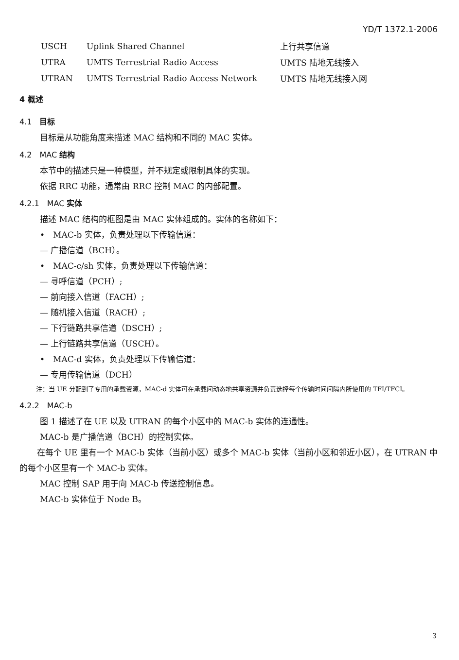YD/T 1372.1-2006
| USCH | Uplink Shared Channel | 上行共享信道 |
| UTRA | UMTS Terrestrial Radio Access | UMTS 陆地无线接入 |
| UTRAN | UMTS Terrestrial Radio Access Network | UMTS 陆地无线接入网 |
4 概述
4.1　目标
目标是从功能角度来描述 MAC 结构和不同的 MAC 实体。
4.2　MAC 结构
本节中的描述只是一种模型，并不规定或限制具体的实现。
依据 RRC 功能，通常由 RRC 控制 MAC 的内部配置。
4.2.1　MAC 实体
描述 MAC 结构的框图是由 MAC 实体组成的。实体的名称如下：
•　MAC-b 实体，负责处理以下传输信道：
— 广播信道（BCH）。
•　MAC-c/sh 实体，负责处理以下传输信道：
— 寻呼信道（PCH）;
— 前向接入信道（FACH）;
— 随机接入信道（RACH）;
— 下行链路共享信道（DSCH）;
— 上行链路共享信道（USCH）。
•　MAC-d 实体，负责处理以下传输信道：
— 专用传输信道（DCH）
注：当 UE 分配到了专用的承载资源，MAC-d 实体可在承载间动态地共享资源并负责选择每个传输时间间隔内所使用的 TFI/TFCI。
4.2.2　MAC-b
图 1 描述了在 UE 以及 UTRAN 的每个小区中的 MAC-b 实体的连通性。
MAC-b 是广播信道（BCH）的控制实体。
在每个 UE 里有一个 MAC-b 实体（当前小区）或多个 MAC-b 实体（当前小区和邻近小区），在 UTRAN 中的每个小区里有一个 MAC-b 实体。
MAC 控制 SAP 用于向 MAC-b 传送控制信息。
MAC-b 实体位于 Node B。
3